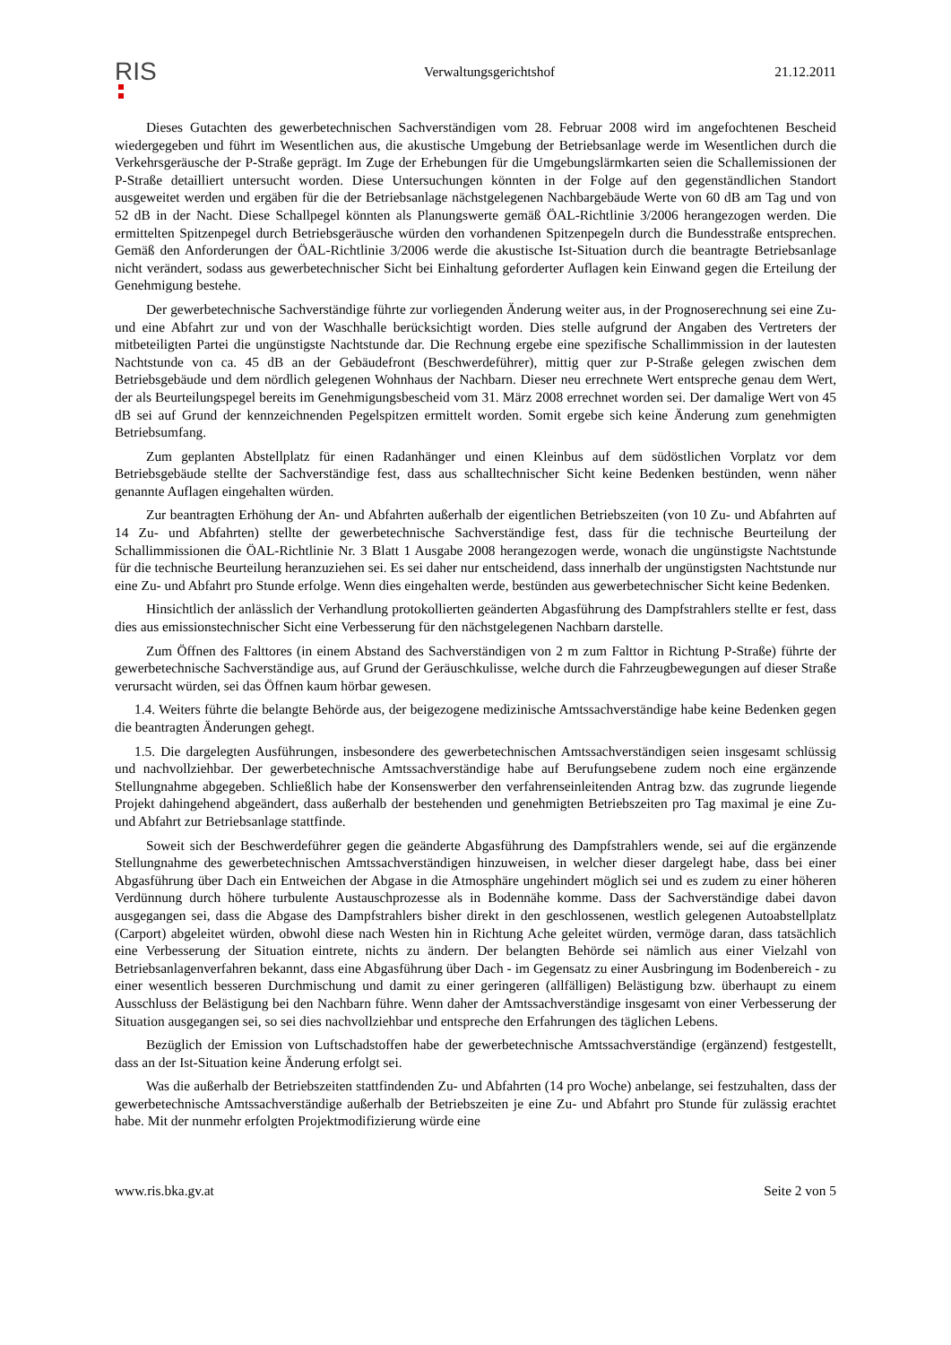RIS
Verwaltungsgerichtshof 21.12.2011
Dieses Gutachten des gewerbetechnischen Sachverständigen vom 28. Februar 2008 wird im angefochtenen Bescheid wiedergegeben und führt im Wesentlichen aus, die akustische Umgebung der Betriebsanlage werde im Wesentlichen durch die Verkehrsgeräusche der P-Straße geprägt. Im Zuge der Erhebungen für die Umgebungslärmkarten seien die Schallemissionen der P-Straße detailliert untersucht worden. Diese Untersuchungen könnten in der Folge auf den gegenständlichen Standort ausgeweitet werden und ergäben für die der Betriebsanlage nächstgelegenen Nachbargebäude Werte von 60 dB am Tag und von 52 dB in der Nacht. Diese Schallpegel könnten als Planungswerte gemäß ÖAL-Richtlinie 3/2006 herangezogen werden. Die ermittelten Spitzenpegel durch Betriebsgeräusche würden den vorhandenen Spitzenpegeln durch die Bundesstraße entsprechen. Gemäß den Anforderungen der ÖAL-Richtlinie 3/2006 werde die akustische Ist-Situation durch die beantragte Betriebsanlage nicht verändert, sodass aus gewerbetechnischer Sicht bei Einhaltung geforderter Auflagen kein Einwand gegen die Erteilung der Genehmigung bestehe.
Der gewerbetechnische Sachverständige führte zur vorliegenden Änderung weiter aus, in der Prognoserechnung sei eine Zu- und eine Abfahrt zur und von der Waschhalle berücksichtigt worden. Dies stelle aufgrund der Angaben des Vertreters der mitbeteiligten Partei die ungünstigste Nachtstunde dar. Die Rechnung ergebe eine spezifische Schallimmission in der lautesten Nachtstunde von ca. 45 dB an der Gebäudefront (Beschwerdeführer), mittig quer zur P-Straße gelegen zwischen dem Betriebsgebäude und dem nördlich gelegenen Wohnhaus der Nachbarn. Dieser neu errechnete Wert entspreche genau dem Wert, der als Beurteilungspegel bereits im Genehmigungsbescheid vom 31. März 2008 errechnet worden sei. Der damalige Wert von 45 dB sei auf Grund der kennzeichnenden Pegelspitzen ermittelt worden. Somit ergebe sich keine Änderung zum genehmigten Betriebsumfang.
Zum geplanten Abstellplatz für einen Radanhänger und einen Kleinbus auf dem südöstlichen Vorplatz vor dem Betriebsgebäude stellte der Sachverständige fest, dass aus schalltechnischer Sicht keine Bedenken bestünden, wenn näher genannte Auflagen eingehalten würden.
Zur beantragten Erhöhung der An- und Abfahrten außerhalb der eigentlichen Betriebszeiten (von 10 Zu- und Abfahrten auf 14 Zu- und Abfahrten) stellte der gewerbetechnische Sachverständige fest, dass für die technische Beurteilung der Schallimmissionen die ÖAL-Richtlinie Nr. 3 Blatt 1 Ausgabe 2008 herangezogen werde, wonach die ungünstigste Nachtstunde für die technische Beurteilung heranzuziehen sei. Es sei daher nur entscheidend, dass innerhalb der ungünstigsten Nachtstunde nur eine Zu- und Abfahrt pro Stunde erfolge. Wenn dies eingehalten werde, bestünden aus gewerbetechnischer Sicht keine Bedenken.
Hinsichtlich der anlässlich der Verhandlung protokollierten geänderten Abgasführung des Dampfstrahlers stellte er fest, dass dies aus emissionstechnischer Sicht eine Verbesserung für den nächstgelegenen Nachbarn darstelle.
Zum Öffnen des Falttores (in einem Abstand des Sachverständigen von 2 m zum Falttor in Richtung P-Straße) führte der gewerbetechnische Sachverständige aus, auf Grund der Geräuschkulisse, welche durch die Fahrzeugbewegungen auf dieser Straße verursacht würden, sei das Öffnen kaum hörbar gewesen.
1.4. Weiters führte die belangte Behörde aus, der beigezogene medizinische Amtssachverständige habe keine Bedenken gegen die beantragten Änderungen gehegt.
1.5. Die dargelegten Ausführungen, insbesondere des gewerbetechnischen Amtssachverständigen seien insgesamt schlüssig und nachvollziehbar. Der gewerbetechnische Amtssachverständige habe auf Berufungsebene zudem noch eine ergänzende Stellungnahme abgegeben. Schließlich habe der Konsenswerber den verfahrenseinleitenden Antrag bzw. das zugrunde liegende Projekt dahingehend abgeändert, dass außerhalb der bestehenden und genehmigten Betriebszeiten pro Tag maximal je eine Zu- und Abfahrt zur Betriebsanlage stattfinde.
Soweit sich der Beschwerdeführer gegen die geänderte Abgasführung des Dampfstrahlers wende, sei auf die ergänzende Stellungnahme des gewerbetechnischen Amtssachverständigen hinzuweisen, in welcher dieser dargelegt habe, dass bei einer Abgasführung über Dach ein Entweichen der Abgase in die Atmosphäre ungehindert möglich sei und es zudem zu einer höheren Verdünnung durch höhere turbulente Austauschprozesse als in Bodennähe komme. Dass der Sachverständige dabei davon ausgegangen sei, dass die Abgase des Dampfstrahlers bisher direkt in den geschlossenen, westlich gelegenen Autoabstellplatz (Carport) abgeleitet würden, obwohl diese nach Westen hin in Richtung Ache geleitet würden, vermöge daran, dass tatsächlich eine Verbesserung der Situation eintrete, nichts zu ändern. Der belangten Behörde sei nämlich aus einer Vielzahl von Betriebsanlagenverfahren bekannt, dass eine Abgasführung über Dach - im Gegensatz zu einer Ausbringung im Bodenbereich - zu einer wesentlich besseren Durchmischung und damit zu einer geringeren (allfälligen) Belästigung bzw. überhaupt zu einem Ausschluss der Belästigung bei den Nachbarn führe. Wenn daher der Amtssachverständige insgesamt von einer Verbesserung der Situation ausgegangen sei, so sei dies nachvollziehbar und entspreche den Erfahrungen des täglichen Lebens.
Bezüglich der Emission von Luftschadstoffen habe der gewerbetechnische Amtssachverständige (ergänzend) festgestellt, dass an der Ist-Situation keine Änderung erfolgt sei.
Was die außerhalb der Betriebszeiten stattfindenden Zu- und Abfahrten (14 pro Woche) anbelange, sei festzuhalten, dass der gewerbetechnische Amtssachverständige außerhalb der Betriebszeiten je eine Zu- und Abfahrt pro Stunde für zulässig erachtet habe. Mit der nunmehr erfolgten Projektmodifizierung würde eine
www.ris.bka.gv.at Seite 2 von 5